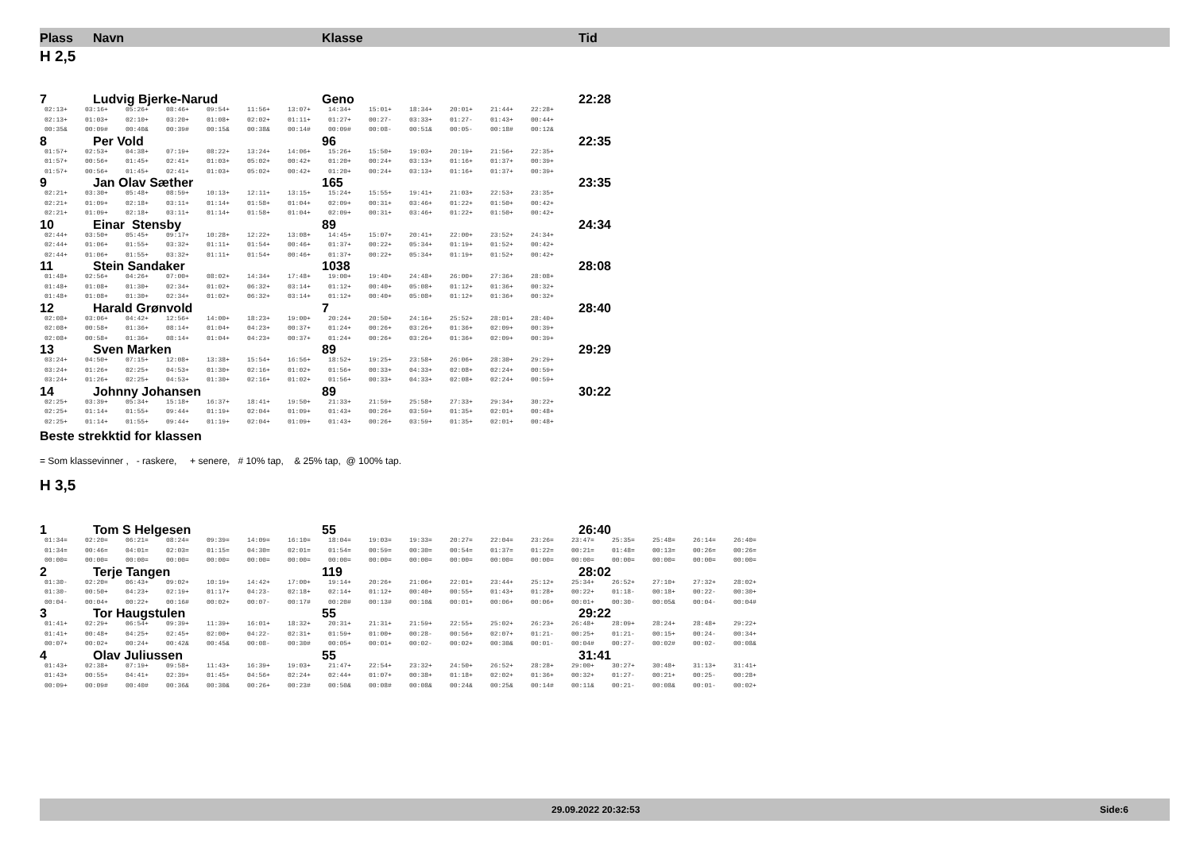Plass Navn Klasse Tid
H 2,5
7 Ludvig Bjerke-Narud Geno 22:28
| 02:13+ | 03:16+ | 05:26+ | 08:46+ | 09:54+ | 11:56+ | 13:07+ | 14:34+ | 15:01+ | 18:34+ | 20:01+ | 21:44+ | 22:28+ |
| 02:13+ | 01:03+ | 02:10+ | 03:20+ | 01:08+ | 02:02+ | 01:11+ | 01:27+ | 00:27- | 03:33+ | 01:27- | 01:43+ | 00:44+ |
| 00:35& | 00:09# | 00:40& | 00:39# | 00:15& | 00:38& | 00:14# | 00:09# | 00:08- | 00:51& | 00:05- | 00:18# | 00:12& |
8 Per Vold 96 22:35
| 01:57+ | 02:53+ | 04:38+ | 07:19+ | 08:22+ | 13:24+ | 14:06+ | 15:26+ | 15:50+ | 19:03+ | 20:19+ | 21:56+ | 22:35+ |
| 01:57+ | 00:56+ | 01:45+ | 02:41+ | 01:03+ | 05:02+ | 00:42+ | 01:20+ | 00:24+ | 03:13+ | 01:16+ | 01:37+ | 00:39+ |
| 01:57+ | 00:56+ | 01:45+ | 02:41+ | 01:03+ | 05:02+ | 00:42+ | 01:20+ | 00:24+ | 03:13+ | 01:16+ | 01:37+ | 00:39+ |
9 Jan Olav Sæther 165 23:35
| 02:21+ | 03:30+ | 05:48+ | 08:59+ | 10:13+ | 12:11+ | 13:15+ | 15:24+ | 15:55+ | 19:41+ | 21:03+ | 22:53+ | 23:35+ |
| 02:21+ | 01:09+ | 02:18+ | 03:11+ | 01:14+ | 01:58+ | 01:04+ | 02:09+ | 00:31+ | 03:46+ | 01:22+ | 01:50+ | 00:42+ |
| 02:21+ | 01:09+ | 02:18+ | 03:11+ | 01:14+ | 01:58+ | 01:04+ | 02:09+ | 00:31+ | 03:46+ | 01:22+ | 01:50+ | 00:42+ |
10 Einar Stensby 89 24:34
| 02:44+ | 03:50+ | 05:45+ | 09:17+ | 10:28+ | 12:22+ | 13:08+ | 14:45+ | 15:07+ | 20:41+ | 22:00+ | 23:52+ | 24:34+ |
| 02:44+ | 01:06+ | 01:55+ | 03:32+ | 01:11+ | 01:54+ | 00:46+ | 01:37+ | 00:22+ | 05:34+ | 01:19+ | 01:52+ | 00:42+ |
| 02:44+ | 01:06+ | 01:55+ | 03:32+ | 01:11+ | 01:54+ | 00:46+ | 01:37+ | 00:22+ | 05:34+ | 01:19+ | 01:52+ | 00:42+ |
11 Stein Sandaker 1038 28:08
| 01:48+ | 02:56+ | 04:26+ | 07:00+ | 08:02+ | 14:34+ | 17:48+ | 19:00+ | 19:40+ | 24:48+ | 26:00+ | 27:36+ | 28:08+ |
| 01:48+ | 01:08+ | 01:30+ | 02:34+ | 01:02+ | 06:32+ | 03:14+ | 01:12+ | 00:40+ | 05:08+ | 01:12+ | 01:36+ | 00:32+ |
| 01:48+ | 01:08+ | 01:30+ | 02:34+ | 01:02+ | 06:32+ | 03:14+ | 01:12+ | 00:40+ | 05:08+ | 01:12+ | 01:36+ | 00:32+ |
12 Harald Grønvold 7 28:40
| 02:08+ | 03:06+ | 04:42+ | 12:56+ | 14:00+ | 18:23+ | 19:00+ | 20:24+ | 20:50+ | 24:16+ | 25:52+ | 28:01+ | 28:40+ |
| 02:08+ | 00:58+ | 01:36+ | 08:14+ | 01:04+ | 04:23+ | 00:37+ | 01:24+ | 00:26+ | 03:26+ | 01:36+ | 02:09+ | 00:39+ |
| 02:08+ | 00:58+ | 01:36+ | 08:14+ | 01:04+ | 04:23+ | 00:37+ | 01:24+ | 00:26+ | 03:26+ | 01:36+ | 02:09+ | 00:39+ |
13 Sven Marken 89 29:29
| 03:24+ | 04:50+ | 07:15+ | 12:08+ | 13:38+ | 15:54+ | 16:56+ | 18:52+ | 19:25+ | 23:58+ | 26:06+ | 28:30+ | 29:29+ |
| 03:24+ | 01:26+ | 02:25+ | 04:53+ | 01:30+ | 02:16+ | 01:02+ | 01:56+ | 00:33+ | 04:33+ | 02:08+ | 02:24+ | 00:59+ |
| 03:24+ | 01:26+ | 02:25+ | 04:53+ | 01:30+ | 02:16+ | 01:02+ | 01:56+ | 00:33+ | 04:33+ | 02:08+ | 02:24+ | 00:59+ |
14 Johnny Johansen 89 30:22
| 02:25+ | 03:39+ | 05:34+ | 15:18+ | 16:37+ | 18:41+ | 19:50+ | 21:33+ | 21:59+ | 25:58+ | 27:33+ | 29:34+ | 30:22+ |
| 02:25+ | 01:14+ | 01:55+ | 09:44+ | 01:19+ | 02:04+ | 01:09+ | 01:43+ | 00:26+ | 03:59+ | 01:35+ | 02:01+ | 00:48+ |
| 02:25+ | 01:14+ | 01:55+ | 09:44+ | 01:19+ | 02:04+ | 01:09+ | 01:43+ | 00:26+ | 03:59+ | 01:35+ | 02:01+ | 00:48+ |
Beste strekktid for klassen
= Som klassevinner , - raskere, + senere, # 10% tap, & 25% tap, @ 100% tap.
H 3,5
1 Tom S Helgesen 55 26:40
| 01:34= | 02:20= | 06:21= | 08:24= | 09:39= | 14:09= | 16:10= | 18:04= | 19:03= | 19:33= | 20:27= | 22:04= | 23:26= | 23:47= | 25:35= | 25:48= | 26:14= | 26:40= |
| 01:34= | 00:46= | 04:01= | 02:03= | 01:15= | 04:30= | 02:01= | 01:54= | 00:59= | 00:30= | 00:54= | 01:37= | 01:22= | 00:21= | 01:48= | 00:13= | 00:26= | 00:26= |
| 00:00= | 00:00= | 00:00= | 00:00= | 00:00= | 00:00= | 00:00= | 00:00= | 00:00= | 00:00= | 00:00= | 00:00= | 00:00= | 00:00= | 00:00= | 00:00= | 00:00= | 00:00= |
2 Terje Tangen 119 28:02
| 01:30- | 02:20= | 06:43+ | 09:02+ | 10:19+ | 14:42+ | 17:00+ | 19:14+ | 20:26+ | 21:06+ | 22:01+ | 23:44+ | 25:12+ | 25:34+ | 26:52+ | 27:10+ | 27:32+ | 28:02+ |
| 01:30- | 00:50+ | 04:23+ | 02:19+ | 01:17+ | 04:23- | 02:18+ | 02:14+ | 01:12+ | 00:40+ | 00:55+ | 01:43+ | 01:28+ | 00:22+ | 01:18- | 00:18+ | 00:22- | 00:30+ |
| 00:04- | 00:04+ | 00:22+ | 00:16# | 00:02+ | 00:07- | 00:17# | 00:20# | 00:13# | 00:10& | 00:01+ | 00:06+ | 00:06+ | 00:01+ | 00:30- | 00:05& | 00:04- | 00:04# |
3 Tor Haugstulen 55 29:22
| 01:41+ | 02:29+ | 06:54+ | 09:39+ | 11:39+ | 16:01+ | 18:32+ | 20:31+ | 21:31+ | 21:59+ | 22:55+ | 25:02+ | 26:23+ | 26:48+ | 28:09+ | 28:24+ | 28:48+ | 29:22+ |
| 01:41+ | 00:48+ | 04:25+ | 02:45+ | 02:00+ | 04:22- | 02:31+ | 01:59+ | 01:00+ | 00:28- | 00:56+ | 02:07+ | 01:21- | 00:25+ | 01:21- | 00:15+ | 00:24- | 00:34+ |
| 00:07+ | 00:02+ | 00:24+ | 00:42& | 00:45& | 00:08- | 00:30# | 00:05+ | 00:01+ | 00:02- | 00:02+ | 00:30& | 00:01- | 00:04# | 00:27- | 00:02# | 00:02- | 00:08& |
4 Olav Juliussen 55 31:41
| 01:43+ | 02:38+ | 07:19+ | 09:58+ | 11:43+ | 16:39+ | 19:03+ | 21:47+ | 22:54+ | 23:32+ | 24:50+ | 26:52+ | 28:28+ | 29:00+ | 30:27+ | 30:48+ | 31:13+ | 31:41+ |
| 01:43+ | 00:55+ | 04:41+ | 02:39+ | 01:45+ | 04:56+ | 02:24+ | 02:44+ | 01:07+ | 00:38+ | 01:18+ | 02:02+ | 01:36+ | 00:32+ | 01:27- | 00:21+ | 00:25- | 00:28+ |
| 00:09+ | 00:09# | 00:40# | 00:36& | 00:30& | 00:26+ | 00:23# | 00:50& | 00:08# | 00:08& | 00:24& | 00:25& | 00:14# | 00:11& | 00:21- | 00:08& | 00:01- | 00:02+ |
29.09.2022 20:32:53 Side:6